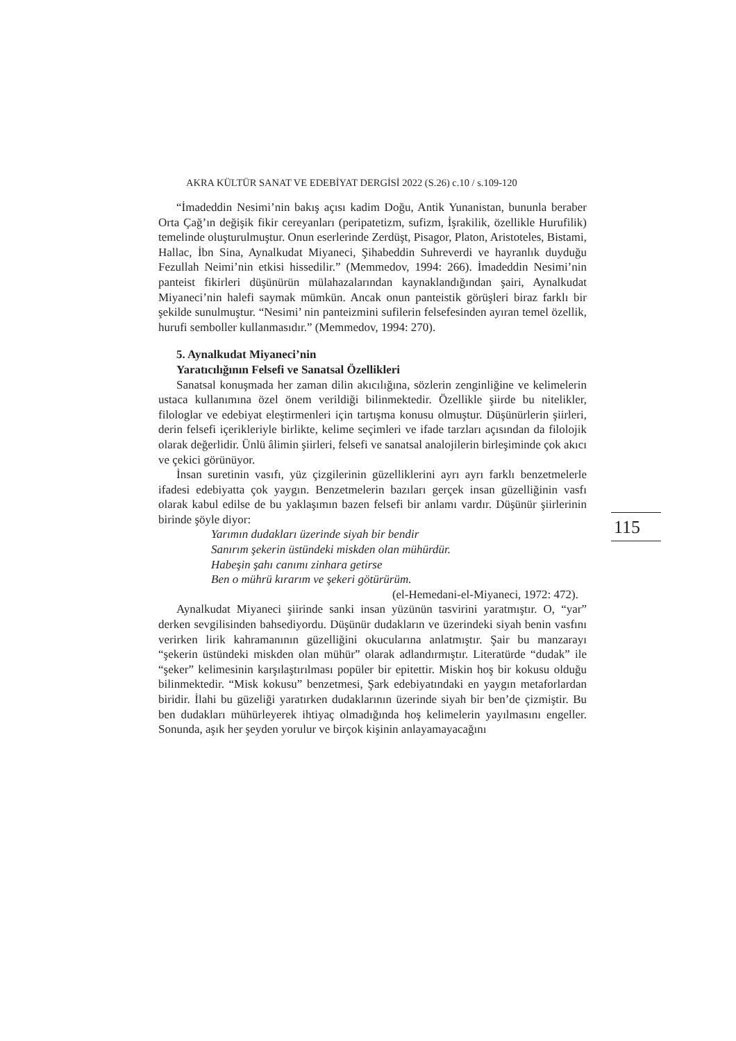AKRA KÜLTÜR SANAT VE EDEBİYAT DERGİSİ 2022 (S.26) c.10 / s.109-120
“İmadeddin Nesimi’nin bakış açısı kadim Doğu, Antik Yunanistan, bunu­nla beraber Orta Çağ’ın değişik fikir cereyanları (peripatetizm, sufizm, İşrakilik, özellikle Hurufilik) temelinde oluşturulmuştur. Onun eserlerinde Zerdüşt, Pisagor, Platon, Aristoteles, Bistami, Hallac, İbn Sina, Aynalkudat Miyaneci, Şihabeddin Suhreverdi ve hayranlık duyduğu Fezullah Neimi’nin etkisi hissedilir.” (Memmedov, 1994: 266). İmadeddin Nesimi’nin panteist fikirleri düşünürün mülahazalarından kaynaklandığından şairi, Aynalkudat Miyaneci’nin halefi saymak mümkün. Ancak onun panteistik görüşleri biraz farklı bir şekilde sunulmuştur. “Nesimi’ nin panteizmini sufilerin felsefesinden ayıran temel özellik, hurufi semboller kullanmasıdır.” (Memmedov, 1994: 270).
5. Aynalkudat Miyaneci’nin
Yaratıcılığının Felsefi ve Sanatsal Özellikleri
Sanatsal konuşmada her zaman dilin akıcılığına, sözlerin zenginliğine ve kelimelerin ustaca kullanımına özel önem verildiği bilinmektedir. Özellikle şiirde bu nitelikler, filologlar ve edebiyat eleştirmenleri için tartışma konusu olmuştur. Düşünürlerin şiirleri, derin felsefi içerikleriyle birlikte, kelime seçimleri ve ifade tarzları açısından da filolojik olarak değerlidir. Ünlü âlimin şiirleri, felsefi ve sanatsal analojilerin birleşiminde çok akıcı ve çekici görünüyor.
İnsan suretinin vasıfı, yüz çizgilerinin güzelliklerini ayrı ayrı farklı benzetmelerle ifadesi edebiyatta çok yaygın. Benzetmelerin bazıları gerçek insan güzelliğinin vasfı olarak kabul edilse de bu yaklaşımın bazen felsefi bir anlamı vardır. Düşünür şiirlerinin birinde şöyle diyor:
Yarımın dudakları üzerinde siyah bir bendir
Sanırım şekerin üstündeki miskden olan mühürdür.
Habeşin şahı canımı zinhara getirse
Ben o mührü kırarım ve şekeri götürürüm.
(el-Hemedani-el-Miyaneci, 1972: 472).
Aynalkudat Miyaneci şiirinde sanki insan yüzünün tasvirini yaratmıştır. O, “yar” derken sevgilisinden bahsediyordu. Düşünür dudakların ve üzerindeki siyah benin vasfını verirken lirik kahramanının güzelliğini okucularına anlatmıştır. Şair bu manzarayı “şekerin üstündeki miskden olan mühür” olarak adlandırmıştır. Literatürde “dudak” ile “şeker” kelimesinin karşılaştırılması popüler bir epitettir. Miskin hoş bir kokusu olduğu bilinmektedir. “Misk kokusu” benzetmesi, Şark edebiyatındaki en yaygın metaforlardan biridir. İlahi bu güzeliği yaratırken dudaklarının üzerinde siyah bir ben’de çizmiştir. Bu ben dudakları mühürleyerek ihtiyaç olmadığında hoş kelimelerin yayılmasını engeller. Sonunda, aşık her şeyden yorulur ve birçok kişinin anlayamayacağını
115